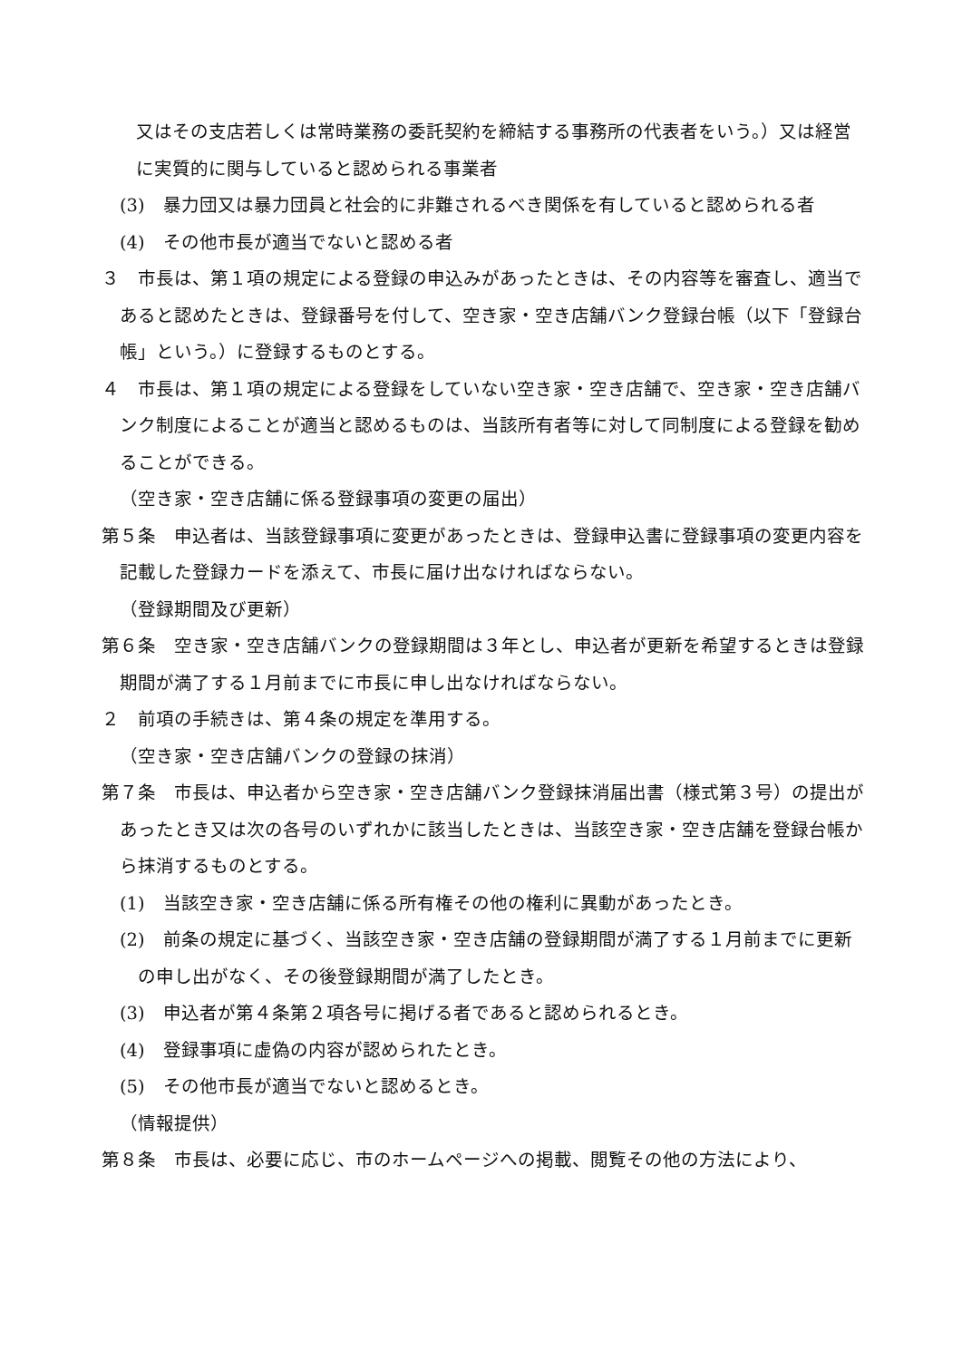又はその支店若しくは常時業務の委託契約を締結する事務所の代表者をいう。）又は経営に実質的に関与していると認められる事業者
(3)　暴力団又は暴力団員と社会的に非難されるべき関係を有していると認められる者
(4)　その他市長が適当でないと認める者
３　市長は、第１項の規定による登録の申込みがあったときは、その内容等を審査し、適当であると認めたときは、登録番号を付して、空き家・空き店舗バンク登録台帳（以下「登録台帳」という。）に登録するものとする。
４　市長は、第１項の規定による登録をしていない空き家・空き店舗で、空き家・空き店舗バンク制度によることが適当と認めるものは、当該所有者等に対して同制度による登録を勧めることができる。
（空き家・空き店舗に係る登録事項の変更の届出）
第５条　申込者は、当該登録事項に変更があったときは、登録申込書に登録事項の変更内容を記載した登録カードを添えて、市長に届け出なければならない。
（登録期間及び更新）
第６条　空き家・空き店舗バンクの登録期間は３年とし、申込者が更新を希望するときは登録期間が満了する１月前までに市長に申し出なければならない。
２　前項の手続きは、第４条の規定を準用する。
（空き家・空き店舗バンクの登録の抹消）
第７条　市長は、申込者から空き家・空き店舗バンク登録抹消届出書（様式第３号）の提出があったとき又は次の各号のいずれかに該当したときは、当該空き家・空き店舗を登録台帳から抹消するものとする。
(1)　当該空き家・空き店舗に係る所有権その他の権利に異動があったとき。
(2)　前条の規定に基づく、当該空き家・空き店舗の登録期間が満了する１月前までに更新の申し出がなく、その後登録期間が満了したとき。
(3)　申込者が第４条第２項各号に掲げる者であると認められるとき。
(4)　登録事項に虚偽の内容が認められたとき。
(5)　その他市長が適当でないと認めるとき。
（情報提供）
第８条　市長は、必要に応じ、市のホームページへの掲載、閲覧その他の方法により、